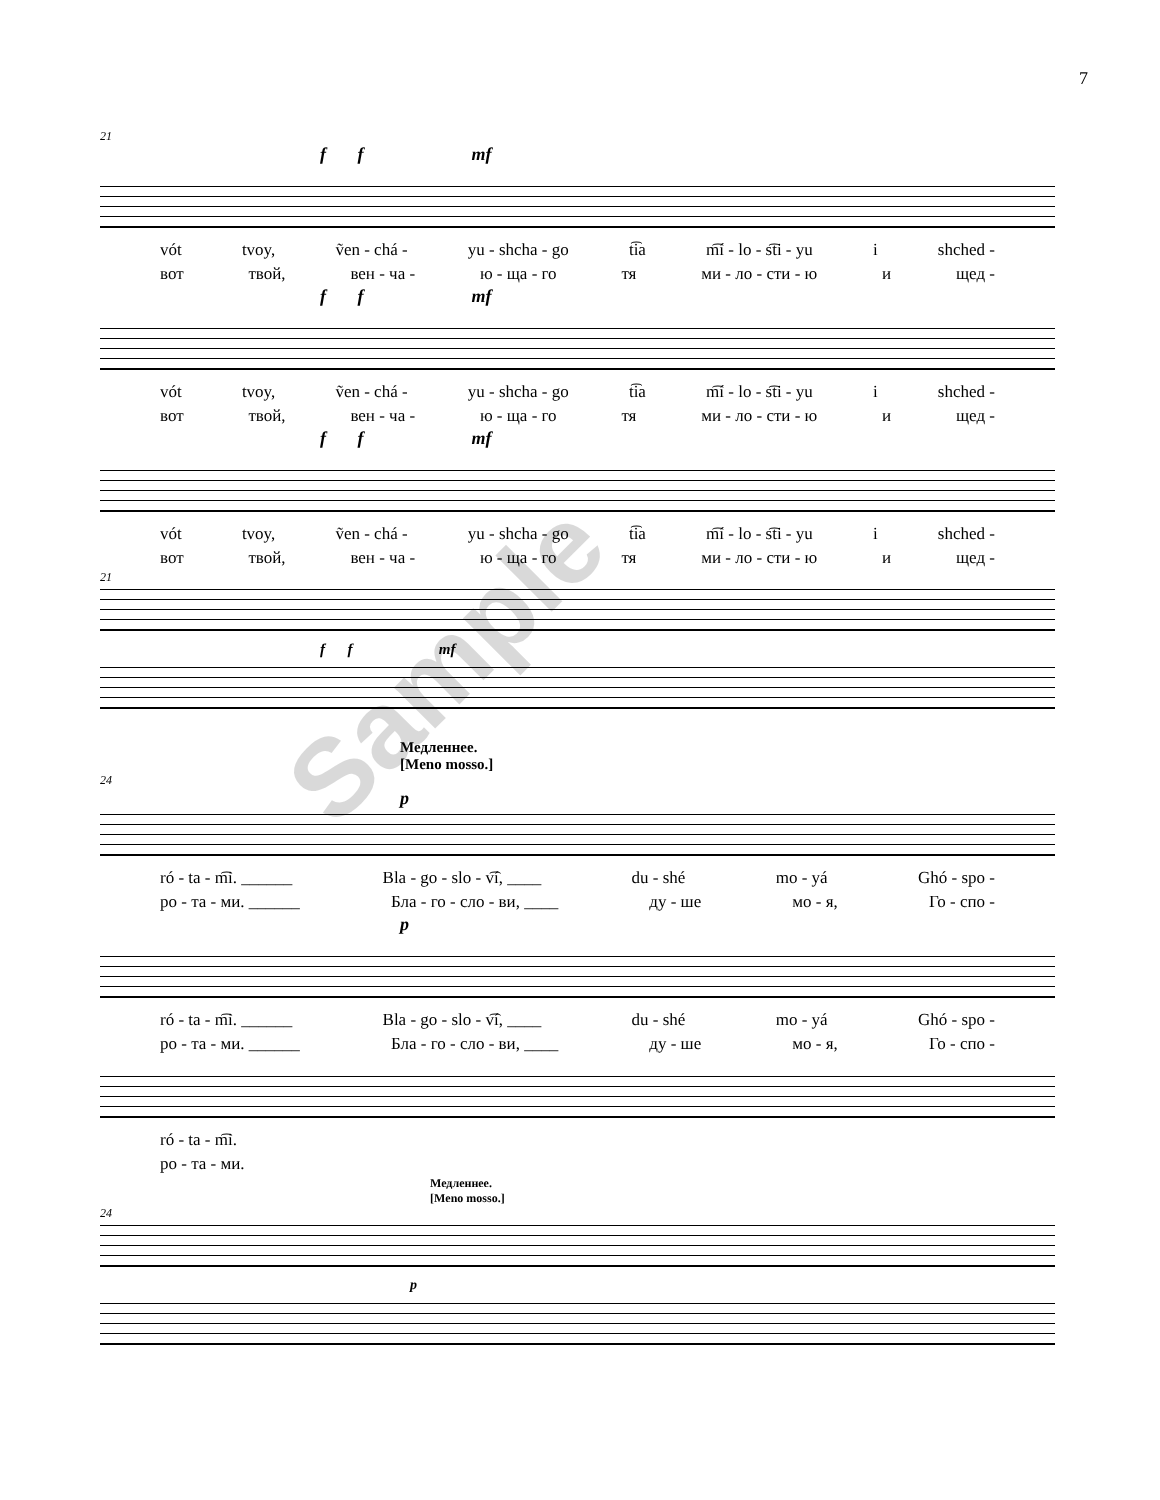7
21
f f mf
vót tvoy, ṽen - chá - yu - shcha - go t͡ia m͡í - lo - s͡ti - yu i shched -
вот твой, вен - ча - ю - ща - го тя ми - ло - сти - ю и щед -
f f mf
vót tvoy, ṽen - chá - yu - shcha - go t͡ia m͡í - lo - s͡ti - yu i shched -
вот твой, вен - ча - ю - ща - го тя ми - ло - сти - ю и щед -
f f mf
vót tvoy, ṽen - chá - yu - shcha - go t͡ia m͡í - lo - s͡ti - yu i shched -
вот твой, вен - ча - ю - ща - го тя ми - ло - сти - ю и щед -
21
f f mf
Медленнее.
[Meno mosso.]
24
p
ró - ta - m͡i. ______ Bla - go - slo - v͡í, ____ du - shé mo - yá Ghó - spo -
ро - та - ми. ______ Бла - го - сло - ви, ____ ду - ше мо - я, Го - спо -
p
ró - ta - m͡i. ______ Bla - go - slo - v͡í, ____ du - shé mo - yá Ghó - spo -
ро - та - ми. ______ Бла - го - сло - ви, ____ ду - ше мо - я, Го - спо -
ró - ta - m͡i.
ро - та - ми.
Медленнее.
[Meno mosso.]
24
p
Sample